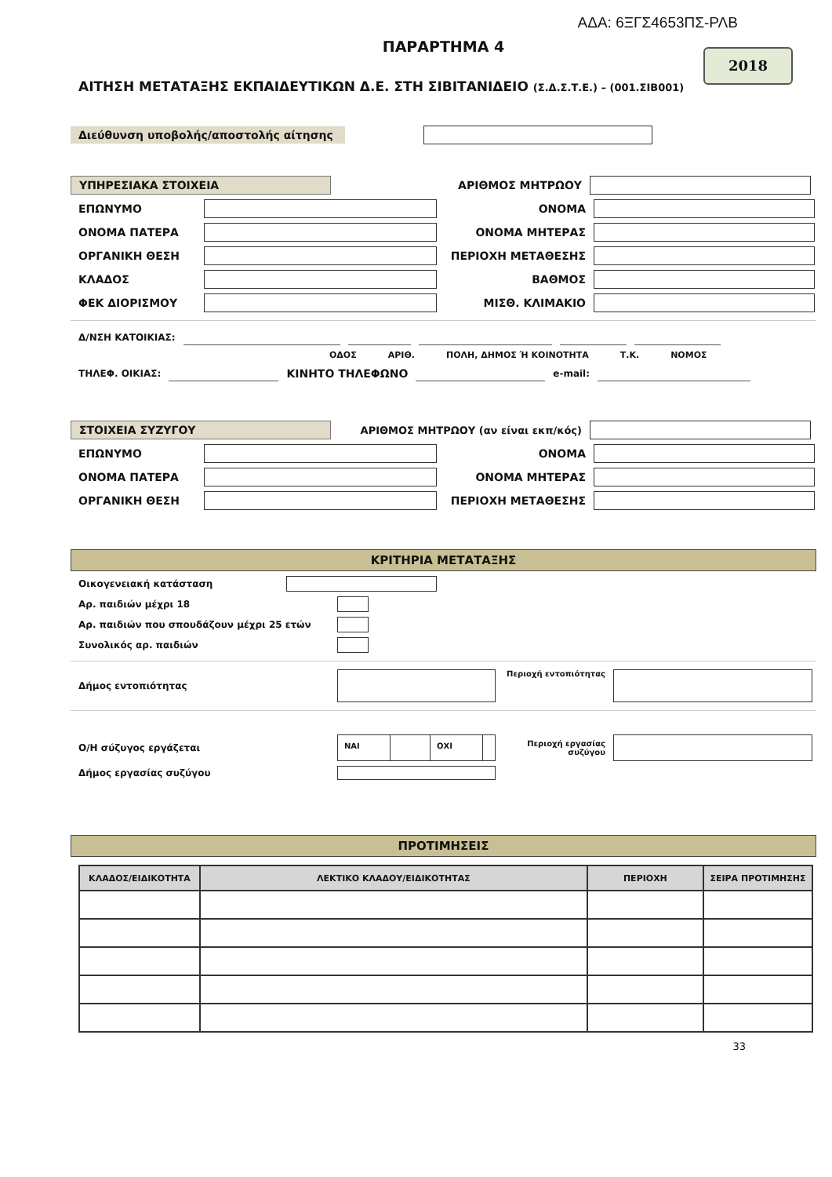ΑΔΑ: 6ΞΓΣ4653ΠΣ-ΡΛΒ
ΠΑΡΑΡΤΗΜΑ 4
2018
ΑΙΤΗΣΗ ΜΕΤΑΤΑΞΗΣ ΕΚΠΑΙΔΕΥΤΙΚΩΝ Δ.Ε. ΣΤΗ ΣΙΒΙΤΑΝΙΔΕΙΟ (Σ.Δ.Σ.Τ.Ε.) – (001.ΣΙΒ001)
Διεύθυνση υποβολής/αποστολής αίτησης
ΥΠΗΡΕΣΙΑΚΑ ΣΤΟΙΧΕΙΑ
ΑΡΙΘΜΟΣ ΜΗΤΡΩΟΥ
ΕΠΩΝΥΜΟ ΟΝΟΜΑ
ΟΝΟΜΑ ΠΑΤΕΡΑ ΟΝΟΜΑ ΜΗΤΕΡΑΣ
ΟΡΓΑΝΙΚΗ ΘΕΣΗ ΠΕΡΙΟΧΗ ΜΕΤΑΘΕΣΗΣ
ΚΛΑΔΟΣ ΒΑΘΜΟΣ
ΦΕΚ ΔΙΟΡΙΣΜΟΥ ΜΙΣΘ. ΚΛΙΜΑΚΙΟ
Δ/ΝΣΗ ΚΑΤΟΙΚΙΑΣ:
ΟΔΟΣ ΑΡΙΘ. ΠΟΛΗ, ΔΗΜΟΣ Ή ΚΟΙΝΟΤΗΤΑ Τ.Κ. ΝΟΜΟΣ
ΤΗΛΕΦ. ΟΙΚΙΑΣ: ΚΙΝΗΤΟ ΤΗΛΕΦΩΝΟ e-mail:
ΣΤΟΙΧΕΙΑ ΣΥΖΥΓΟΥ
ΑΡΙΘΜΟΣ ΜΗΤΡΩΟΥ (αν είναι εκπ/κός)
ΕΠΩΝΥΜΟ ΟΝΟΜΑ
ΟΝΟΜΑ ΠΑΤΕΡΑ ΟΝΟΜΑ ΜΗΤΕΡΑΣ
ΟΡΓΑΝΙΚΗ ΘΕΣΗ ΠΕΡΙΟΧΗ ΜΕΤΑΘΕΣΗΣ
ΚΡΙΤΗΡΙΑ ΜΕΤΑΤΑΞΗΣ
Οικογενειακή κατάσταση
Αρ. παιδιών μέχρι 18
Αρ. παιδιών που σπουδάζουν μέχρι 25 ετών
Συνολικός αρ. παιδιών
Δήμος εντοπιότητας
Περιοχή εντοπιότητας
Ο/Η σύζυγος εργάζεται
ΝΑΙ ΟΧΙ
Περιοχή εργασίας συζύγου
Δήμος εργασίας συζύγου
ΠΡΟΤΙΜΗΣΕΙΣ
| ΚΛΑΔΟΣ/ΕΙΔΙΚΟΤΗΤΑ | ΛΕΚΤΙΚΟ ΚΛΑΔΟΥ/ΕΙΔΙΚΟΤΗΤΑΣ | ΠΕΡΙΟΧΗ | ΣΕΙΡΑ ΠΡΟΤΙΜΗΣΗΣ |
| --- | --- | --- | --- |
33